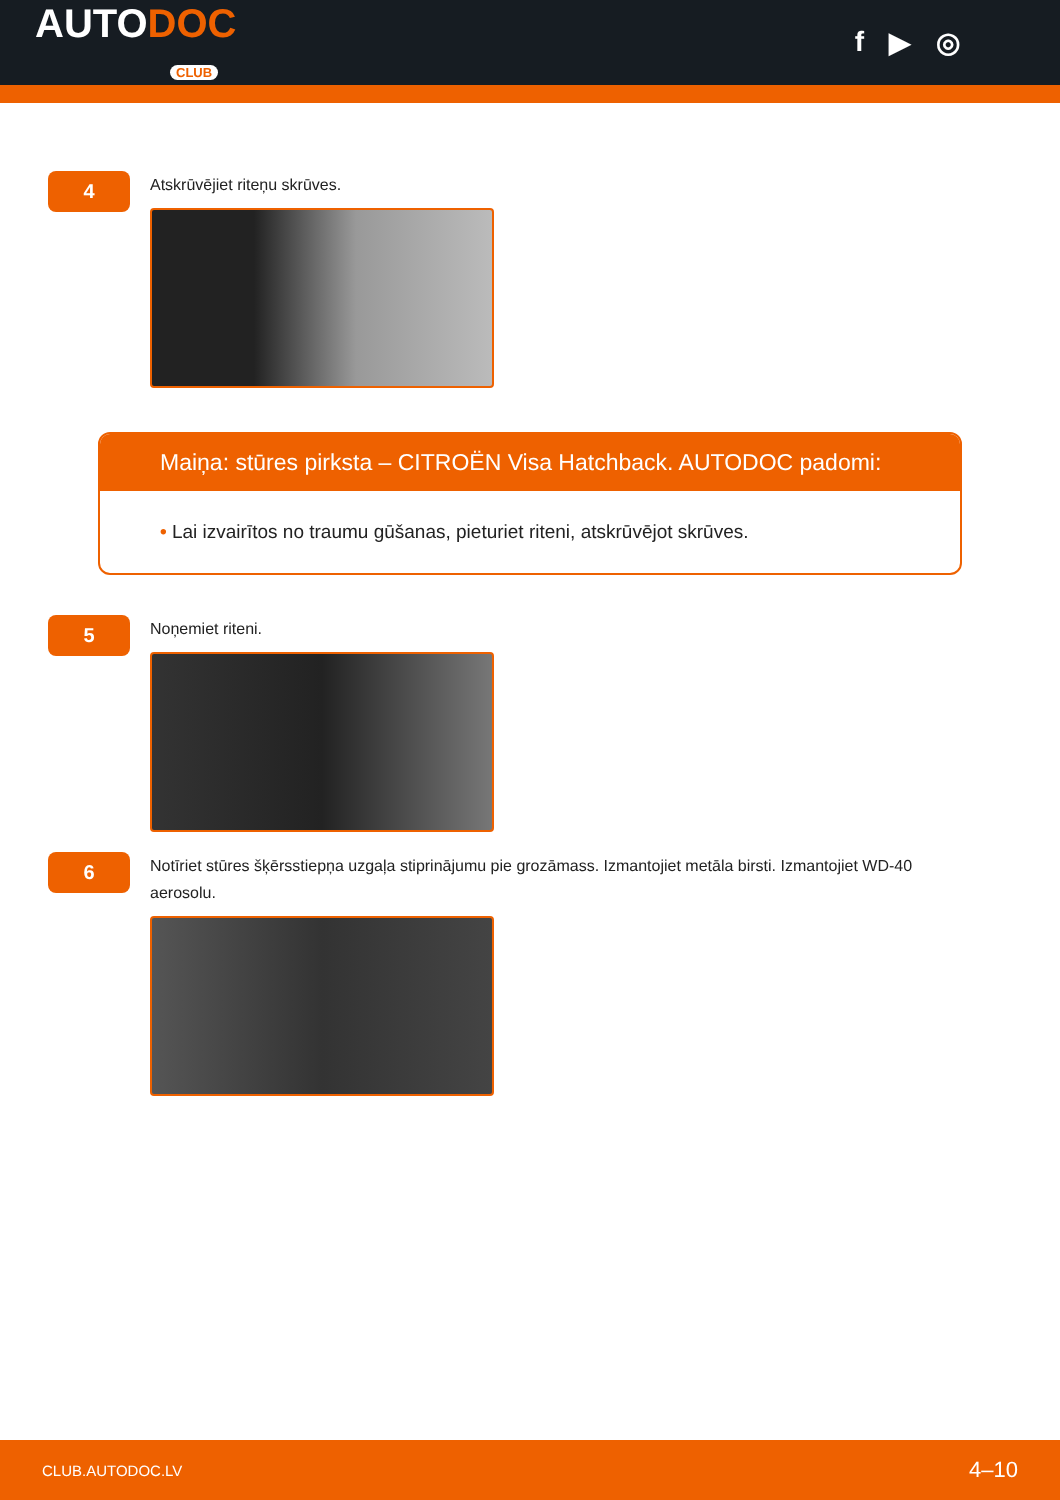AUTODOC
CLUB
f ▶ ◎
4
Atskrūvējiet riteņu skrūves.
Maiņa: stūres pirksta – CITROËN Visa Hatchback. AUTODOC padomi:
• Lai izvairītos no traumu gūšanas, pieturiet riteni, atskrūvējot skrūves.
5
Noņemiet riteni.
6
Notīriet stūres šķērsstiepņa uzgaļa stiprinājumu pie grozāmass. Izmantojiet metāla birsti. Izmantojiet WD-40 aerosolu.
CLUB.AUTODOC.LV 4–10